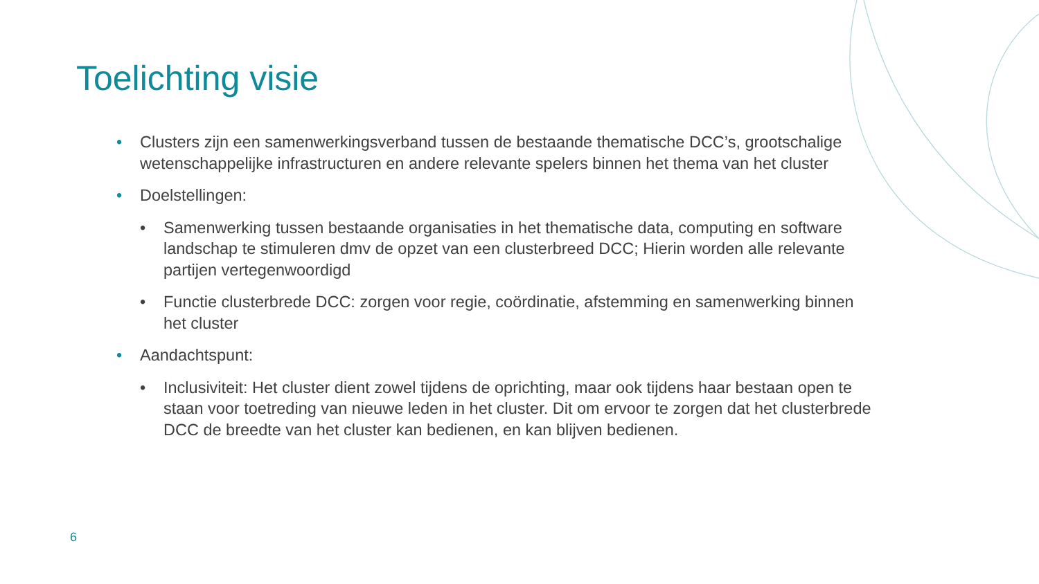Toelichting visie
• Clusters zijn een samenwerkingsverband tussen de bestaande thematische DCC’s, grootschalige wetenschappelijke infrastructuren en andere relevante spelers binnen het thema van het cluster
• Doelstellingen:
• Samenwerking tussen bestaande organisaties in het thematische data, computing en software landschap te stimuleren dmv de opzet van een clusterbreed DCC; Hierin worden alle relevante partijen vertegenwoordigd
• Functie clusterbrede DCC: zorgen voor regie, coördinatie, afstemming en samenwerking binnen het cluster
• Aandachtspunt:
• Inclusiviteit: Het cluster dient zowel tijdens de oprichting, maar ook tijdens haar bestaan open te staan voor toetreding van nieuwe leden in het cluster. Dit om ervoor te zorgen dat het clusterbrede DCC de breedte van het cluster kan bedienen, en kan blijven bedienen.
6